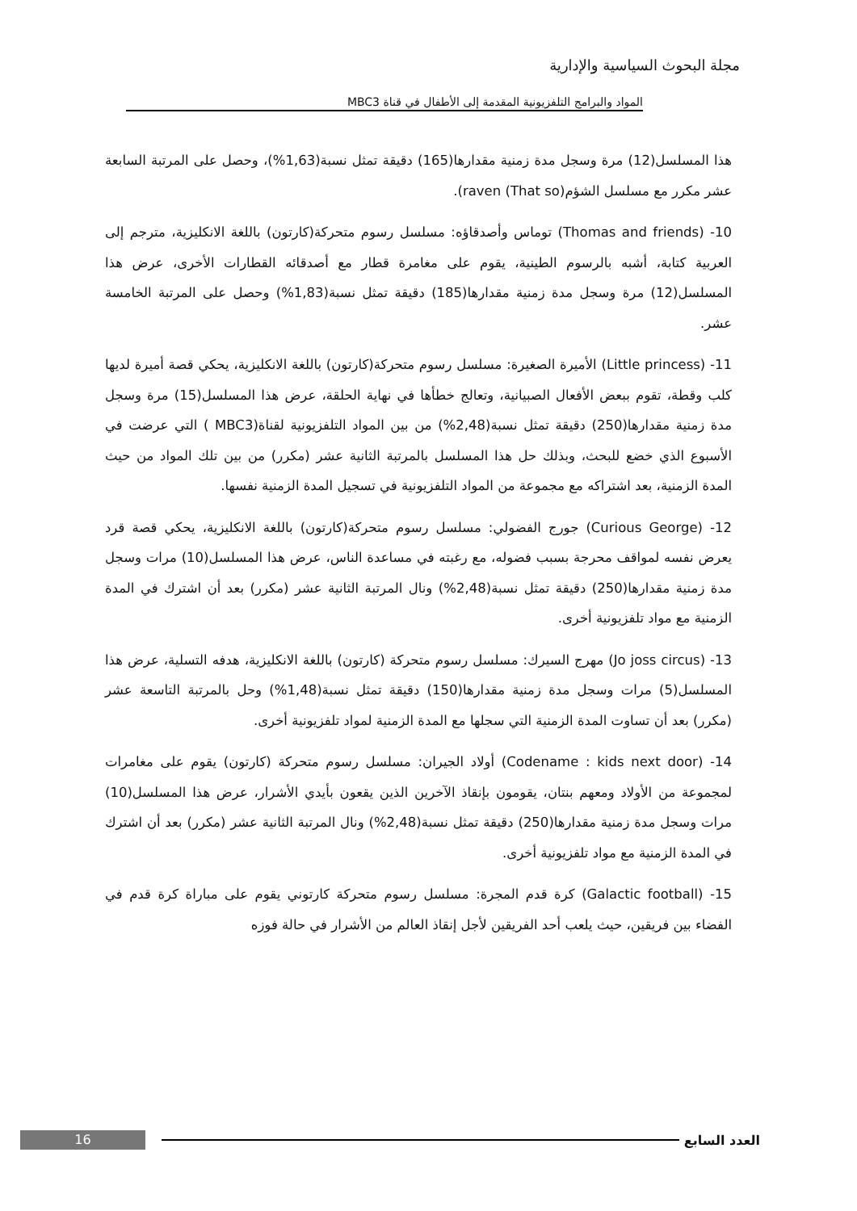مجلة البحوث السياسية والإدارية
المواد والبرامج التلفزيونية المقدمة إلى الأطفال في قناة MBC3
هذا المسلسل(12) مرة وسجل مدة زمنية مقدارها(165) دقيقة تمثل نسبة(1,63%)، وحصل على المرتبة السابعة عشر مكرر مع مسلسل الشؤم(That so) raven).
10- (Thomas and friends) توماس وأصدقاؤه: مسلسل رسوم متحركة(كارتون) باللغة الانكليزية، مترجم إلى العربية كتابة، أشبه بالرسوم الطينية، يقوم على مغامرة قطار مع أصدقائه القطارات الأخرى، عرض هذا المسلسل(12) مرة وسجل مدة زمنية مقدارها(185) دقيقة تمثل نسبة(1,83%) وحصل على المرتبة الخامسة عشر.
11- (Little princess) الأميرة الصغيرة: مسلسل رسوم متحركة(كارتون) باللغة الانكليزية، يحكي قصة أميرة لديها كلب وقطة، تقوم ببعض الأفعال الصبيانية، وتعالج خطأها في نهاية الحلقة، عرض هذا المسلسل(15) مرة وسجل مدة زمنية مقدارها(250) دقيقة تمثل نسبة(2,48%) من بين المواد التلفزيونية لقناة(MBC3 ) التي عرضت في الأسبوع الذي خضع للبحث، وبذلك حل هذا المسلسل بالمرتبة الثانية عشر (مكرر) من بين تلك المواد من حيث المدة الزمنية، بعد اشتراكه مع مجموعة من المواد التلفزيونية في تسجيل المدة الزمنية نفسها.
12- (Curious George) جورج الفضولي: مسلسل رسوم متحركة(كارتون) باللغة الانكليزية، يحكي قصة قرد يعرض نفسه لمواقف محرجة بسبب فضوله، مع رغبته في مساعدة الناس، عرض هذا المسلسل(10) مرات وسجل مدة زمنية مقدارها(250) دقيقة تمثل نسبة(2,48%) ونال المرتبة الثانية عشر (مكرر) بعد أن اشترك في المدة الزمنية مع مواد تلفزيونية أخرى.
13- (Jo joss circus) مهرج السيرك: مسلسل رسوم متحركة (كارتون) باللغة الانكليزية، هدفه التسلية، عرض هذا المسلسل(5) مرات وسجل مدة زمنية مقدارها(150) دقيقة تمثل نسبة(1,48%) وحل بالمرتبة التاسعة عشر (مكرر) بعد أن تساوت المدة الزمنية التي سجلها مع المدة الزمنية لمواد تلفزيونية أخرى.
14- (Codename : kids next door) أولاد الجيران: مسلسل رسوم متحركة (كارتون) يقوم على مغامرات لمجموعة من الأولاد ومعهم بنتان، يقومون بإنقاذ الآخرين الذين يقعون بأيدي الأشرار، عرض هذا المسلسل(10) مرات وسجل مدة زمنية مقدارها(250) دقيقة تمثل نسبة(2,48%) ونال المرتبة الثانية عشر (مكرر) بعد أن اشترك في المدة الزمنية مع مواد تلفزيونية أخرى.
15- (Galactic football) كرة قدم المجرة: مسلسل رسوم متحركة كارتوني يقوم على مباراة كرة قدم في الفضاء بين فريقين، حيث يلعب أحد الفريقين لأجل إنقاذ العالم من الأشرار في حالة فوزه
العدد السابع
16